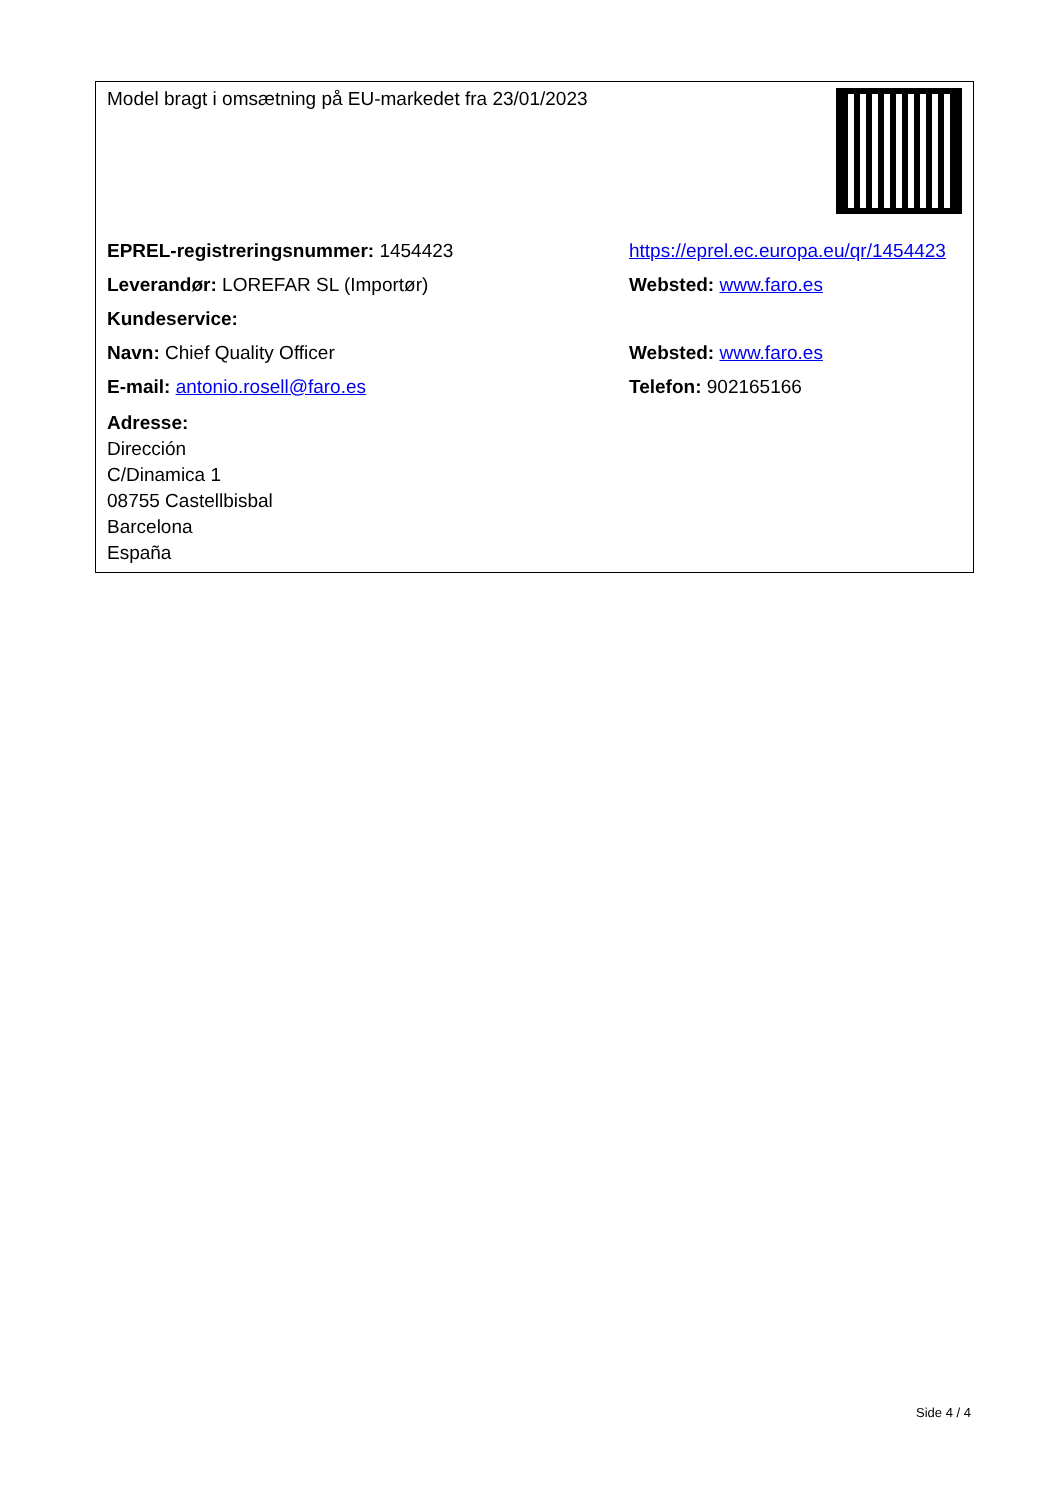| Model bragt i omsætning på EU-markedet fra 23/01/2023 | |
| EPREL-registreringsnummer: 1454423 | https://eprel.ec.europa.eu/qr/1454423 |
| Leverandør: LOREFAR SL (Importør) | Websted: www.faro.es |
| Kundeservice: | |
| Navn: Chief Quality Officer | Websted: www.faro.es |
| E-mail: antonio.rosell@faro.es | Telefon: 902165166 |
| Adresse: Dirección C/Dinamica 1 08755 Castellbisbal Barcelona España | |
Side 4 / 4